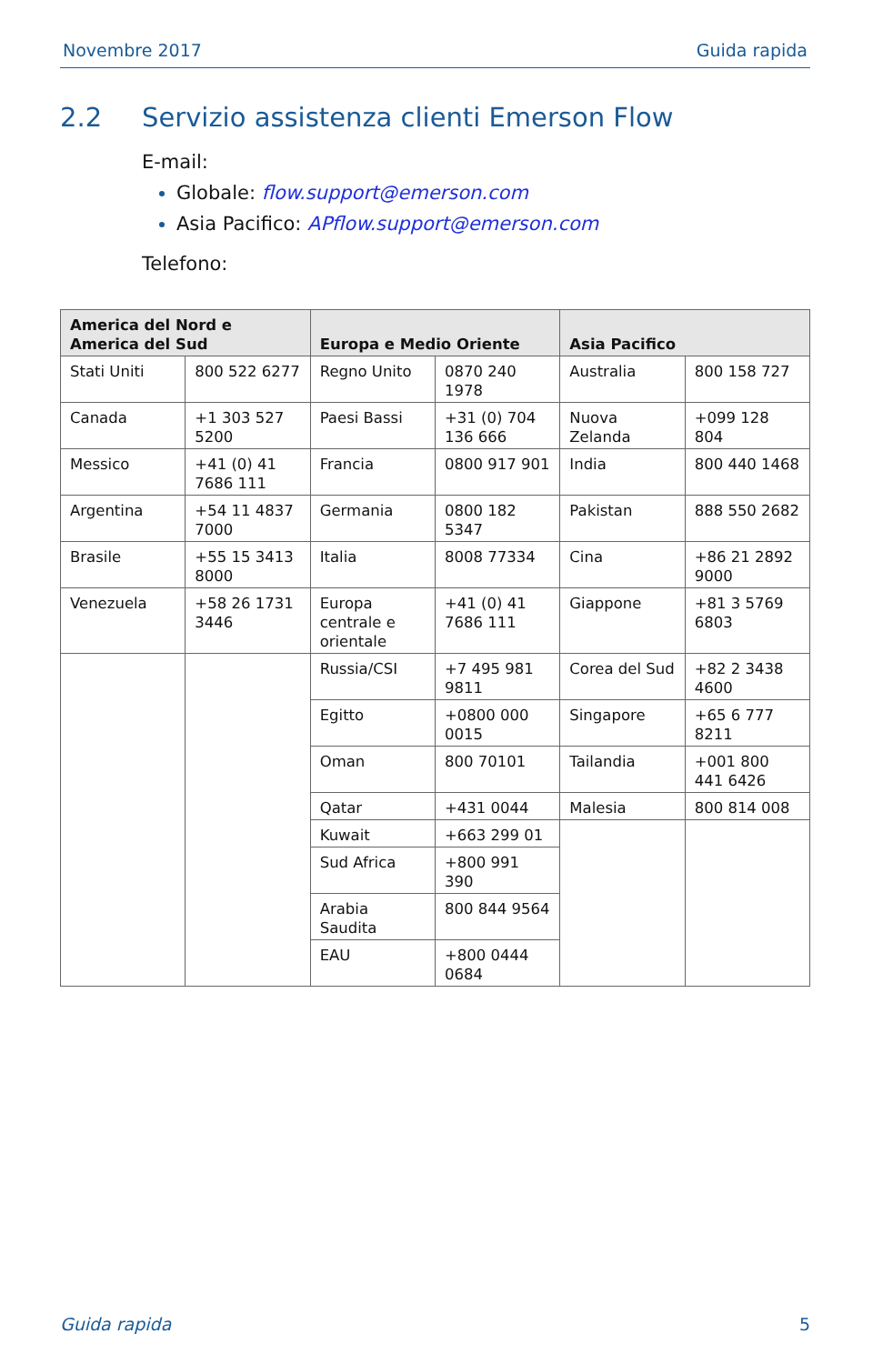Novembre 2017 Guida rapida
2.2 Servizio assistenza clienti Emerson Flow
E-mail:
Globale: flow.support@emerson.com
Asia Pacifico: APflow.support@emerson.com
Telefono:
| America del Nord e America del Sud | | Europa e Medio Oriente | | Asia Pacifico | |
| --- | --- | --- | --- | --- | --- |
| Stati Uniti | 800 522 6277 | Regno Unito | 0870 240 1978 | Australia | 800 158 727 |
| Canada | +1 303 527 5200 | Paesi Bassi | +31 (0) 704 136 666 | Nuova Zelanda | +099 128 804 |
| Messico | +41 (0) 41 7686 111 | Francia | 0800 917 901 | India | 800 440 1468 |
| Argentina | +54 11 4837 7000 | Germania | 0800 182 5347 | Pakistan | 888 550 2682 |
| Brasile | +55 15 3413 8000 | Italia | 8008 77334 | Cina | +86 21 2892 9000 |
| Venezuela | +58 26 1731 3446 | Europa centrale e orientale | +41 (0) 41 7686 111 | Giappone | +81 3 5769 6803 |
| | | Russia/CSI | +7 495 981 9811 | Corea del Sud | +82 2 3438 4600 |
| | | Egitto | +0800 000 0015 | Singapore | +65 6 777 8211 |
| | | Oman | 800 70101 | Tailandia | +001 800 441 6426 |
| | | Qatar | +431 0044 | Malesia | 800 814 008 |
| | | Kuwait | +663 299 01 | | |
| | | Sud Africa | +800 991 390 | | |
| | | Arabia Saudita | 800 844 9564 | | |
| | | EAU | +800 0444 0684 | | |
Guida rapida 5